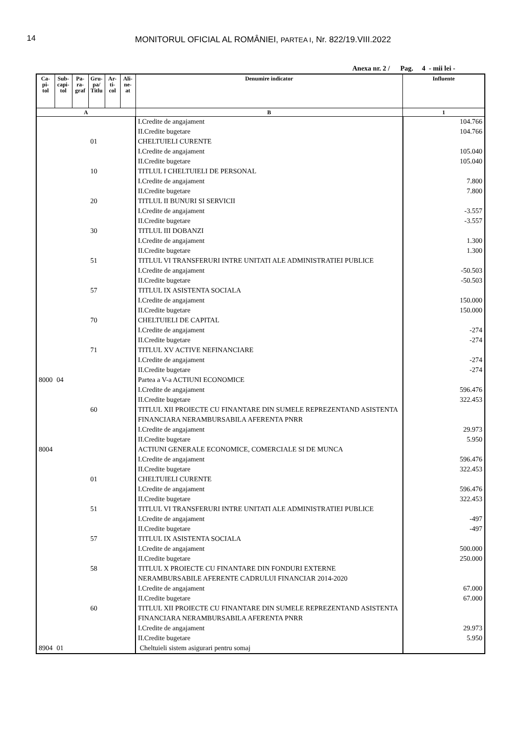14
MONITORUL OFICIAL AL ROMÂNIEI, PARTEA I, Nr. 822/19.VIII.2022
Anexa nr. 2 / Pag. 4 - mii lei -
| Ca- pi- tol | Sub- capi- tol | Pa- ra- graf | Gru- pa/ Titlu | Ar- ti- col | Ali- ne- at | Denumire indicator | Influente |
| --- | --- | --- | --- | --- | --- | --- | --- |
| A | | | | | | B | 1 |
| | | | | | | I.Credite de angajament | 104.766 |
| | | | | | | II.Credite bugetare | 104.766 |
| | | | 01 | | | CHELTUIELI CURENTE | |
| | | | | | | I.Credite de angajament | 105.040 |
| | | | | | | II.Credite bugetare | 105.040 |
| | | | 10 | | | TITLUL I CHELTUIELI DE PERSONAL | |
| | | | | | | I.Credite de angajament | 7.800 |
| | | | | | | II.Credite bugetare | 7.800 |
| | | | 20 | | | TITLUL II BUNURI SI SERVICII | |
| | | | | | | I.Credite de angajament | -3.557 |
| | | | | | | II.Credite bugetare | -3.557 |
| | | | 30 | | | TITLUL III DOBANZI | |
| | | | | | | I.Credite de angajament | 1.300 |
| | | | | | | II.Credite bugetare | 1.300 |
| | | | 51 | | | TITLUL VI TRANSFERURI INTRE UNITATI ALE ADMINISTRATIEI PUBLICE | |
| | | | | | | I.Credite de angajament | -50.503 |
| | | | | | | II.Credite bugetare | -50.503 |
| | | | 57 | | | TITLUL IX ASISTENTA SOCIALA | |
| | | | | | | I.Credite de angajament | 150.000 |
| | | | | | | II.Credite bugetare | 150.000 |
| | | | 70 | | | CHELTUIELI DE CAPITAL | |
| | | | | | | I.Credite de angajament | -274 |
| | | | | | | II.Credite bugetare | -274 |
| | | | 71 | | | TITLUL XV ACTIVE NEFINANCIARE | |
| | | | | | | I.Credite de angajament | -274 |
| | | | | | | II.Credite bugetare | -274 |
| 8000 | 04 | | | | | Partea a V-a ACTIUNI ECONOMICE | |
| | | | | | | I.Credite de angajament | 596.476 |
| | | | | | | II.Credite bugetare | 322.453 |
| | | | 60 | | | TITLUL XII PROIECTE CU FINANTARE DIN SUMELE REPREZENTAND ASISTENTA FINANCIARA NERAMBURSABILA AFERENTA PNRR | |
| | | | | | | I.Credite de angajament | 29.973 |
| | | | | | | II.Credite bugetare | 5.950 |
| 8004 | | | | | | ACTIUNI GENERALE ECONOMICE, COMERCIALE SI DE MUNCA | |
| | | | | | | I.Credite de angajament | 596.476 |
| | | | | | | II.Credite bugetare | 322.453 |
| | | | 01 | | | CHELTUIELI CURENTE | |
| | | | | | | I.Credite de angajament | 596.476 |
| | | | | | | II.Credite bugetare | 322.453 |
| | | | 51 | | | TITLUL VI TRANSFERURI INTRE UNITATI ALE ADMINISTRATIEI PUBLICE | |
| | | | | | | I.Credite de angajament | -497 |
| | | | | | | II.Credite bugetare | -497 |
| | | | 57 | | | TITLUL IX ASISTENTA SOCIALA | |
| | | | | | | I.Credite de angajament | 500.000 |
| | | | | | | II.Credite bugetare | 250.000 |
| | | | 58 | | | TITLUL X PROIECTE CU FINANTARE DIN FONDURI EXTERNE NERAMBURSABILE AFERENTE CADRULUI FINANCIAR 2014-2020 | |
| | | | | | | I.Credite de angajament | 67.000 |
| | | | | | | II.Credite bugetare | 67.000 |
| | | | 60 | | | TITLUL XII PROIECTE CU FINANTARE DIN SUMELE REPREZENTAND ASISTENTA FINANCIARA NERAMBURSABILA AFERENTA PNRR | |
| | | | | | | I.Credite de angajament | 29.973 |
| | | | | | | II.Credite bugetare | 5.950 |
| 8904 | 01 | | | | | Cheltuieli sistem asigurari pentru somaj | |